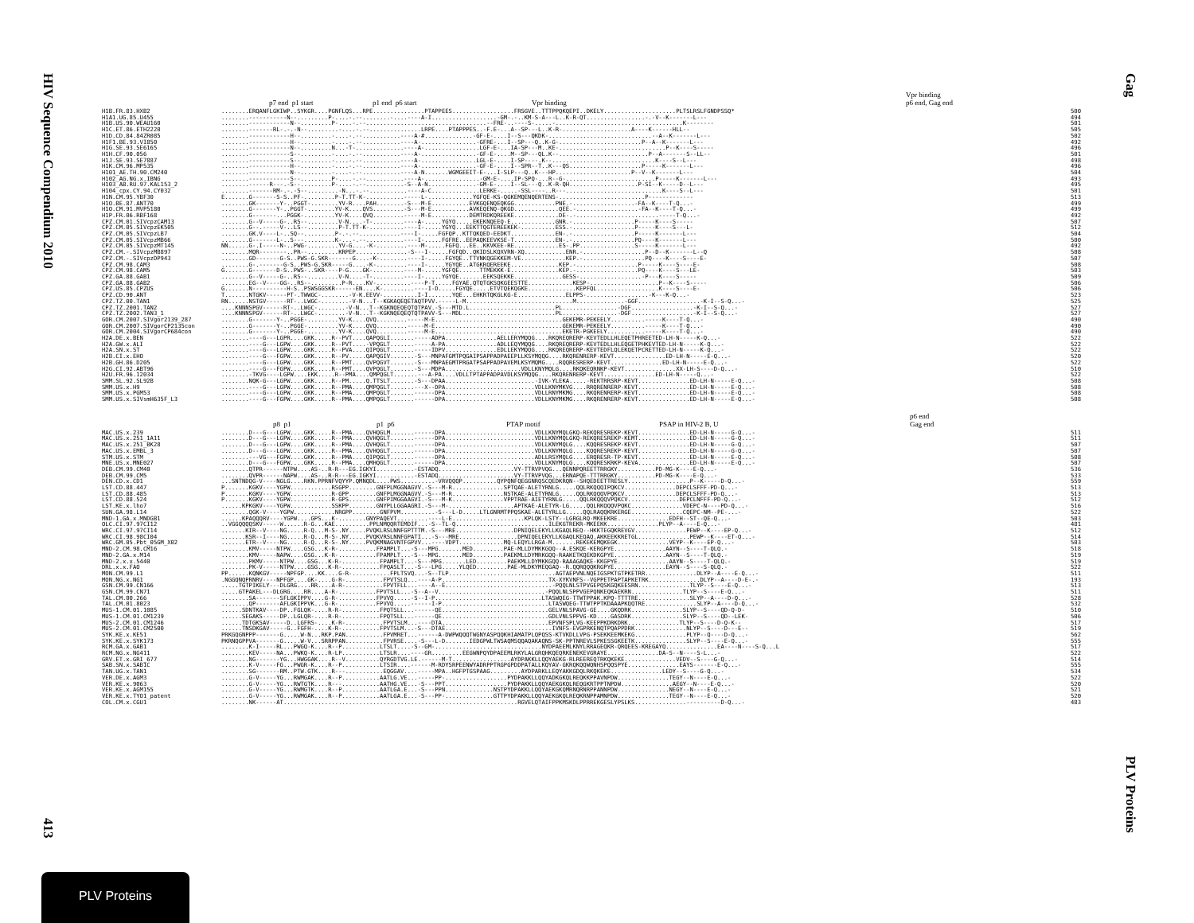HIV Sequence Compendium 2010
413
Gag
PLV Proteins
p7 end p1 start p1 end p6 start Vpr binding
Vpr binding
p6 end, Gag end
| H1B.FR.83.HXB2 | ........ERQANFLGKIWP..SYKGR....PGNFLQS...RPE...............PTAPPEES..................FRSGVE..TTTPPQKQEPI..DKELY.....................PLTSLRSLFGNDPSSQ* | 500 |
| H1A1.UG.85.U455 | ........-----------N--.........P-....-.--........-....----A-I...................-GM-.-..KM-S-A---L..K-R-QT.................-.-V--K-------L--- | 494 |
| H1B.US.90.WEAU160 | ........------------N--.........P-....-.--...................................--FRE-..----S-.....-.....................................K-------- | 501 |
| H1C.ET.86.ETH2220 | ........-------RL-.-.-N--.........-....-.--...............LRPE....PTAPPPES..-F.E-...A--SP---L..K-R-....................A----K------HLL-- | 505 |
| H1D.CD.84.84ZR085 | ........------------H--.........-....-.--...........----A-#..............-GF-E-....I--S---QKDK-..............................--A--K-------L--- | 502 |
| H1F1.BE.93.VI850 | ........------------H--.........-....-.--...........----A-................-GFRE-...I--SP---Q..K-G-........................P--A--K-------L--- | 492 |
| H1G.SE.93.SE6165 | ........------------N--.........N...-T-..............----A-................LGF-E-...IA-SP---M..KE-...............................P--K----S----- | 496 |
| H1H.CF.90.056 | ........------------S--.........-....-.--...........----A-................-GF-E-....M--SP---QL.K--..........................P--A-------S--LL-- | 501 |
| H1J.SE.93.SE7887 | ........------------S--.........-....-.--...........----A-................LGL-E-....I-SP----.K--..............................K----S--L--- | 498 |
| H1K.CM.96.MP535 | ........------------H--.........-....-.--...........----A-................-GF-E-....I--SPR--T..K---QS.....................P-----K-------L--- | 496 |
| H101_AE.TH.90.CM240 | ........------------N--.........-....-.--...........----A-N.......WGMGEEIT-E-...I-SLP---Q..K---HP......................P--V--K-------L--- | 504 |
| H102_AG.NG.x.IBNG | ........------------S--.........P-....-.--...........----A-................-GM-E-....IP-SPQ-...R--G-..........................P-----K-------L--- | 493 |
| H103_AB.RU.97.KAL153_2 | ........------R---.-S--.........P-....-.--...........-S--A-N..............-GM-E-....I--SL---Q..K-R-QH....................P-SI--K-----D--L--- | 495 |
| H104_cpx.CY.94.CY032 | ........-------RM-.-.-S--.........-N...-.--...........----A-C..............LERKE-.....-SSL----..R---............................K----S--L--- | 501 |
| H1N.CM.95.YBF30 | E.......G-------S-S..PF-.........P-T.TT-K-...........-----L-.............YGFQE-KS-QGKEMQENQERTENS-.........................P------------- | 513 |
| H1O.BE.87.ANT70 | ........GK-------Y-..PGGT-........YV-R....PAH........-S---M-E...........EVKGQENQEQKGG............PNE.-..................-FA--K----T-Q...- | 499 |
| H1O.CM.91.MVP5180 | ........G-------Y-..PGGT-........YV-K....QVS.........-S---M-E...........AVKEQENQ-QKGD.............QEE.-..................-FA--K----T-Q...- | 499 |
| H1P.FR.06.RBF168 | ........G-------...PGGK-.........YV-K....QVQ.........-----M-E...........DEMTRDKQREEKE.............DE-.-........................-----T-Q...- | 492 |
| CPZ.CM.01.SIVcpzCAM13 | ........G--V-----G-..RS--.........V-N....-T-.........----A-.....YGYQ.....EKEKNQEEQ-E.............GNR.-..................P-----K----S----- | 507 |
| CPZ.CM.05.SIVcpzEK505 | ........G--.-----V-..LS--.........P-T.TT-K-..........----I-.....YGYQ...EEKTTQGTEREEKEK-..........ESS.-..................P-----K----S---L- | 512 |
| CPZ.CM.05.SIVcpzLB7 | ........GK.V----L-..SQ--.........P-.-.--............----I-.....FGFQP..KTTQKQED-EEDKT.............EN-.-..................P-----K-------L--- | 504 |
| CPZ.CM.05.SIVcpzMB66 | ........G-------L-..S---.........K-...-.--...........----I-.....FGFRE..EEPAQKEEVKSE-T............EN-.-..................PQ----K-------L--- | 500 |
| CPZ.CM.05.SIVcpzMT145 | NN......G-.I-----N-..PWG-.........YV-G....-K-.........----M-.....FGFQ...EE..KKVKEE-RE.............ES-.PP................S-----K-------L--- | 492 |
| CPZ.CM.-.SIVcpzMB897 | ........MQR--------..PR--.........KRPEP...............-S---I-.....FGFQD..QKIDSLKQXVRN-XQ............ENR.-..................P--D--K-------L--Q | 508 |
| CPZ.CM.-.SIVcpzDP943 | ........GD-------G-S..PWS-G.SKR-------G....-K-........----I-.....FGYQE..TTVNKQGEKKEM-VE.............KEP.-..................PQ----K----S----E- | 507 |
| CPZ.CM.98.CAM3 | ........G-.-------G-S..PWS-G.SKR-----G....-K-.........----I-.....YGYQE..ATGKRQEREEKE..............KEP.-..................P-----K----S----E- | 508 |
| CPZ.CM.98.CAM5 | G.......G-------D-S..PWS-..SKR----P-G....GK-.........----M-.....YGFQE......TTMEKKK-E..............KEP.-..................PQ----K----S---LE- | 503 |
| CPZ.GA.88.GAB1 | ........G--V-----G-..RS--.........V-N....-T-.........----I-.....YGYQE.......EEKSQEKKE..............GESS-..................-P---K----S----- | 509 |
| CPZ.GA.88.GAB2 | ........EG--V----GG-..RS--.........P-R....KV-..........----P-T.....FGYAE.QTQTGKSQKGEESTTE.............KESP-....................P--K----S----- | 506 |
| CPZ.US.85.CPZUS | G.......N----------H-S..PSWSGGSKR------EN....K-.........----I-D.....FGYQE.....ETVTQEKQGKE..............KEPFQL..................K----S----E- | 506 |
| CPZ.CD.90.ANT | T.......NTGKV------PT-.TWWGC-........-V-K.EEVV-..........I-I.......YQE...EHKRTQKGLKG-E..............ELPPS-..................-K---K-Q...- | 523 |
| CPZ.TZ.00.TAN1 | RN......NSTGV------RT-..LWGC-........-V-N...T--KGKAQEQETAQTPVV.-----L-M...............................M..............-GGF..................-K-I--S-Q...- | 525 |
| CPZ.TZ.2001.TAN2 | ....KNNNSPGV------RT-..LWGC-........-V-N...T--KGKNQEQEQTQTPAV.-S---MTD.L.........................PL................-DGF..................-K-I--S-Q...- | 527 |
| CPZ.TZ.2002.TAN3_1 | ....KNNNSPGV------RT-..LWGC-........-V-N...T--KGKNQEQEQTQTPAVV-S---MDL...........................PL................-DGF..................-K-I--S-Q...- | 527 |
| GOR.CM.2007.SIVgor2139_287 | ........G-------Y-..PGGE-.........YV-K....QVQ.........-----M-E.....................................GEKEMR-PEKEELY..........-----K----T-Q...- | 490 |
| GOR.CM.2007.SIVgorCP2135con | ........G-------Y-..PGGE-.........YV-K....QVQ.........-----M-E.....................................GEKEMR-PEKEELY..........-----K----T-Q...- | 490 |
| GOR.CM.2004.SIVgorCP684con | ........G-------Y-..PGGE-.........YV-K....QVQ.........-----M-E.....................................EKETR-PGKEELY...........-----K----T-Q...- | 490 |
| H2A.DE.x.BEN | ........----G---LGPR....GKK.....R--PVT....QAPQGLI.......-----ADPA...............AELLERYMQQG....RKQREQRERP-KEVTEDLLHLEQETPHREETED-LH-N-----K-Q...- | 522 |
| H2A.GW.x.ALI | ........----G---LGPW....GKK.....R--PVT....-VPQGLT.......-----A-PA...............ADLLEQYMQQG....RKQREQRERP-KEVTEDLLHLEQGETPHKEVTED-LH-N-----K-Q...- | 522 |
| H2A.SN.x.ST | ........----G---LGPW....GKK.....R--PVA....QIPQGLT.......-----IDPV...............EDLLEKYMQQG....RKQREQRERP-KEVTEDFLQLEKQETPCRETTED-LH-N-----K-Q...- | 522 |
| H2B.CI.x.EHO | ........----G---FGPW....GKK.....R--PV.....QAPQGIV.......-S---MNPAFGMTPQGAIPSAPPADPAEEPLLKSYMQQG....RKQRENRERP-KEVT...............ED-LH-N-----E-Q...- | 520 |
| H2B.GH.86.D205 | ........----G---LGPW....GKK.....R--PMT....QVPQGVT.......-S---MNPAEGMTPRGATPSAPPADPAVEMLKSYMQMG....RQQRESRERP-KEVT...............ED-LH-N-----E-Q...- | 522 |
| H2G.CI.92.ABT96 | ........----G---FGPW....GKK.....R--PMT....QVPQGLT.......-S---MDPA......................VDLLKNYMQLG....RKQKEQRNKP-KEVT...............XX-LH-S----D-Q...- | 510 |
| H2U.FR.96.12034 | ........-TKVG----LGPW....EKK.....R--PMA....QMPQGLT.......---A-PA....VDLLTPTAPPADPAVDLKSYMQQG....RKQRENRERP-KEVT...............ED-LH-N-----Q...- | 522 |
| SMM.SL.92.SL92B | ........NQK-G---LGPW....GKK.....R--PM.....Q.TTSLT.......-S---DPAA..........................-IVK-YLEKA.....-REKTRRSRP-KEVT...............ED-LH-N-----E-Q...- | 508 |
| SMM.US.x.H9 | ........----G---LGPW....GKK.....R--PMA....QMPQGLT.......---X--DPA..........................VDLLKNYMKVG....RRQRENRERP-KEVT...............ED-LH-N-----E-Q...- | 508 |
| SMM.US.x.PGM53 | ........----G---LGPW....GKK.....R--PMA....QMPQGLT.......------DPA..........................VDLLRNYMKMG....RKQRENRERP-KEVT...............ED-LH-N-----E-Q...- | 508 |
| SMM.US.x.SIVsmH635F_L3 | ........----G---FGPW....GKK.....R--PMA....QMPQGLT.......------DPA..........................VDLLKNYMKMG....RKQRENRERP-KEVT...............ED-LH-N-----E-Q...- | 508 |
p8 p1 p1 p6 PTAP motif PSAP in HIV-2 B, U
p6 end
Gag end
| MAC.US.x.239 | ........D---G---LGPW....GKK.....R--PMA....QVHQGLM.......------DPA..........................VDLLKNYMQLGKQ-REKQRESREKP-KEVT...............ED-LH-N-----G-Q...- | 511 |
| MAC.US.x.251_1A11 | ........D---G---LGPW....GKK.....R--PMA....QVHQGLT.......------DPA..........................VDLLKNYMQLGKQ-REKQRESREKP-KEMT...............ED-LH-N-----G-Q...- | 511 |
| MAC.US.x.251_BK28 | ........D---G---LGPW....GKK.....R--PMA....QVHQGLT.......------DPA..........................VDLLKNYMQLG....KQQRESREKP-KEVT...............ED-LH-N-----G-Q...- | 507 |
| MAC.US.x.EMBL_3 | ........D---G---LGPW....GKK.....R--PMA....QVHQGLT.......------DPA..........................VDLLKNYMQLG....KQQRESREKP-KEVT...............ED-LH-N-----G-Q...- | 507 |
| STM.US.x.STM | ........---VG---FGPW....GKK.....R--PMA....QIPQGLT.......------DPA..........................ADLLRSYMQLG....ERQRESR-TP-KEVT...............ED-LH-N-----E-Q...- | 508 |
| MNE.US.x.MNE027 | ........D---G---FGPW....GKK.....R--PMA....QMHQGLT.......------DPA..........................VDLLKNYMQLG....KQQRESKRKP-KEVA...............ED-LH-N-----E-Q...- | 507 |
| DEB.CM.99.CM40 | ........QTPR------NTPW....AS-..R-R---EG.IGKYI...........-ESTADQ......................VY-TTRVPVQG...QENNPQREETTRRGKY...........PD-MG-K----E-Q...- | 536 |
| DEB.CM.99.CM5 | ........QVPR------NAPW....AS-..R-R---EG.IGKYI...........-ESTADQ......................VY-TTRVPVQG...ERNAPQE-TTTRRGKY...........PD-MG-K----E-Q...- | 533 |
| DEN.CD.x.CD1 | ...SNTNDQG-V----NGLG....RKN.PPRNFVQYYP.QMNQDL....PWS..........-VRVQQQP..........QYPQNFQEGGNRQSCQEDKRQN--SHQEDEETTRESLY..................P--K-----D-Q...- | 559 |
| LST.CD.88.447 | P.......KGKV----YGPW............RSGPP........GNFPLMGGNAGVV.-S---M-R...............SPTQAE-ALETYRNLG.....QQLRKQQQIPQKCV...............DEPCLSFFF-PD-Q...- | 513 |
| LST.CD.88.485 | P.......KGKV----YGPW............R-GPP........GNFPLMGGNAGVV.-S---M-R...............NSTKAE-ALETYRNLG.....QQLRKQQQVPQKCV...............DEPCLSFFF-PD-Q...- | 513 |
| LST.CD.88.524 | P.......KGKV----YGPW............R-GPS........GNFPIMGGAAGVI.-S---M-K...............VPPTRAE-AIETYRNLG.....QQLRKQQQVPQKCV...............DEPCLNFFF-PD-Q...- | 512 |
| LST.KE.x.lho7 | ......KPKGKV----YGPW............SSKPP........GNYPLLGGAAGRI.-S---M-...................APTKAE-ALETYR-LG.....QQLRKQQQVPQKC...............VDEPC-N----PD-Q...- | 516 |
| SUN.GA.98.L14 | ........QGK-V----YGPW............NRGPP........GNFPVM..........-S---L-D.....LTLGNRMTPPQSKAE-ALETYRLLG.....QQLRAQQKRKERGE...............CQEPC-NM--PE-...- | 522 |
| MND-1.GA.x.MNDGB1 | ......KPAQQQRV----YGPW....GPS...K-........GNYPAQEVT.........----L-E.....................KPLQK-LSTY--LGRGLRQ-MKEEKRE...............EDFH--ST--QE-Q...- | 503 |
| OLC.CI.97.97CI12 | ..VGGQQQQSKV-----W......R-G...KAE..........PPLNMQQRTEMDIF...-S--TL-Q...........................ILEKGTREKR-MKEEKK...............PLYP--A----E-Q...- | 481 |
| WRC.CI.97.97CI14 | .......KIR--V----NG.....R-Q...M-S-.NY.....PVQKLRSLNNFGPTTTM.-S---MRE.................DPNIQELEKYLLKGAQLREQ--HKKTEGQKREVGV...............PEWP--K----EP-Q...- | 512 |
| WRC.CI.98.98CI04 | .......KSR--I----NG.....R-Q...M-S-.NY.....PVQKVRSLNNFGPATI...-S---MRE.................DPNIQELEKYLLKGAQLKEQAQ.AKKEEKKRETGL...............PEWP--K----ET-Q...- | 514 |
| WRC.GM.05.Pbt_05GM_X02 | .......ETR--V----NG.....R-Q...R-S-.NY.....PVQKMNAGVNTFGPVV...----VDPT.............MQ-LEQYLLRGA-M.......REKEKEMQKEGK...............VEYP--K----EP-Q...- | 503 |
| MND-2.CM.98.CM16 | ........KMV-----NTPW....GSG...K-R-...........FPAMPLT...-S---MPG.......MED.........PAE-MLLDYMKKGQQ--A.ESKQE-KERGPYE...............AAYN--S----T-QLQ.- | 518 |
| MND-2.GA.x.M14 | ........KMV-----NAPW....GSG...K-R-...........FPAMPLT...-S---MPG.......MED.........PAEKMLLDYMRKGQQ-RAAKETKQEKDKGPYE...............AAYN--S----T-QLQ.- | 519 |
| MND-2.x.x.5440 | ........PKMV-----NTPW....GSG...K-R-...........FPAMPLT...-S---MPG.......LED.........PAEKMLLDYMKKGQQ-RAAAGAQKE-KKGPYE...............AAYN--S----T-QLQ.- | 519 |
| DRL.x.x.FAO | ........PK-V-----NTPW....GSG...K-R-...........FPQASLT...-S---LPG.....YLQED.........PAE-MLDKYMEQGAQ--R.QQRQQQKRGPYE...............EAYN--S----S-QLQ.- | 522 |
| MON.CM.99.L1 | PP......KQNKGV-----NPFGP....KK....G-R-...........FPLTSVQ...-S--TLP...............................AGTAEPVNLNQEIGSPKTGTPKETRR...............DLYP--A----E-Q...- | 511 |
| MON.NG.x.NG1 | .NGGQNQPRNRV----NPFGP....GK-....G-R-...........FPVTSLQ...----A-P...............................TX-XYKVNFS--VGPPETPAPTAPKETRK...............DLYP--A----D-E-.- | 193 |
| GSN.CM.99.CN166 | .....TGTPIKELY---DLGRG....RR....A-R-...........FPVTFLL...----A--E...............................-PQQLNLSTPVGEPQSKGQKEESRN...............TLYP--S----E-Q...- | 513 |
| GSN.CM.99.CN71 | .....GTPAKEL---DLGRG....RR....A-R-...........FPVTSLL...-S--A--V...............................-PQQLNLSPPVGEPQNKEQKAEKRN...............TLYP--S----E-Q...- | 511 |
| TAL.CM.00.266 | ........SA-------SFLGKIPPV....G-R-...........FPVVQ.....-S--I-P...............................LTASWQEG-TTWTPPAK.KPQ-TTTTRE...............SLYP--A----D-Q...- | 528 |
| TAL.CM.01.8023 | ........QP-------AFLGKIPPVK...G-R-...........FPVVQ.....------I-P...............................LTASWQEG-TTWTPPTKDAAAPKQQTRE...............SLYP--A----D-Q...- | 532 |
| MUS-1.CM.01.1085 | ......SDNTKAV----DP..FGLQK-....R-R-...........FPQTSLL...------QE...............................GELVNLSPAVG-GE....GKQDRK...............SLYP--S----QD-Q-D- | 510 |
| MUS-1.CM.01.CM1239 | ......SEGAKS-----DP..LGLQR-....R-R-...........FPQTSLL...------QE...............................GDLVNLSPPVG-KD....GASDRK...............SLYP--S----QD--LEK- | 506 |
| MUS-2.CM.01.CM1246 | ......TDTGKSAV-----D..LGFRS-....K-R-...........FPVTSLM...----DTA...............................EPVNFSPLVG-KEEPPKDRKDRK...............TLYP--S----D-Q-K-- | 517 |
| MUS-2.CM.01.CM2500 | ......TNSDKGAV-----G..FGFH-....K-R-...........FPVTSLM...-S---DTAE...............................IVNFS-EVGPRKENQTPQAPPDRK...............NLYP--S----D---E-- | 519 |
| SYK.KE.x.KE51 | PRKGQGNPPP-------G.....W-N...RKP.PAN...........FPVMRET...------A-DWPWQQQTWGNYASPQQKHIAMATPLQPQSS-KTVKDLLVPG-PSEKKEEMKEKG...............PLYP--Q----D-Q...- | 562 |
| SYK.KE.x.SYK173 | PKRNQGPPVA-------G.....W-V...SRRPPAN...........FPVRSE....-S---L-D.......IEDGPWLTWSAQMSQQAQAKAQNS-SK-PPTNREVLSPKESSGKEETK...............SLYP--S----E-Q...- | 555 |
| RCM.GA.x.GAB1 | ........K-I-----RL...PWGQ-K....R--P...........LTSLT....-S--GM-...............................NYDPAEEMLKNYLRRAGEQKR-QRQEES-KREGAYQ...............EA----N----S-Q...L | 517 |
| RCM.NG.x.NG411 | ........KEV-----NA...PWKQ-K....R-LP...........LTSLR....----GR.........EEGWNPQYDPAEEMLRKYLALGRQHKQEQRKENEKEVGRAYE...............DA-S--N----S-L...- | 522 |
| GRV.ET.x.GRI_677 | ........NG-------YG...HWGGAK....R--V..........QYRGDTVG.LE.------M-T.................AYDPAKKLLQQYAEKG-RLREEREQTRKQKEKE...............VEDV--S----G-Q...- | 514 |
| SAB.SN.x.SAB1C | ........K-V-----FG...PWGR-K....R--P...........LTSIR....------M-RDYSRPEENWYADRPPTRGPGPDDPATALLKQYAV-GKRQKQQWQNHSPQQSPYE...............EAYS-------E-Q...- | 555 |
| TAN.UG.x.TAN1 | ........SG-------RM..PTW.GTK....R---...........EQGGAV....-----MPA..HGFPTGSPAAG.........AYDPARKLLEQYAKKGDQLRKQKEKE...............LEDY--S----G-Q...- | 534 |
| VER.DE.x.AGM3 | ........G-V-----YG...RWMGAK....R--P...........AATLG.VE...-----PP-..................PYDPAKKLLQQYADKGKQLREQKKPPAVNPDW...............TEGY--N----E-Q...- | 522 |
| VER.KE.x.9063 | ........G-V-----YG...RWTGTK....R---...........AATHG.VE...-S---PPT..................PYDPAKKLLQQYAEKGKQLREQGKRTPPTNPDW...............AEGY--N----E-Q...- | 520 |
| VER.KE.x.AGM155 | ........G-V-----YG...RWMGTK....R--P...........AATLGA.E...-S---PPN..............NSTPYDPAKKLLQQYAEKGKQMRNQRNRPPANNPDW...............NEGY--N----E-Q...- | 521 |
| VER.KE.x.TYO1_patent | ........G-V-----YG...RWMGAK....R--P...........AATLGA.E...-S---PP-..............GTTPYDPAKKLLQQYAEKGKQLREQKRNPPAMNPDW...............TEGY--N----E-Q...- | 520 |
| COL.CM.x.CGU1 | ........NK------AT....................................................................RGVELQTAIFPPKMSKDLPPRREKGESLYPSLKS...............----------D-Q...- | 483 |
PLV Proteins